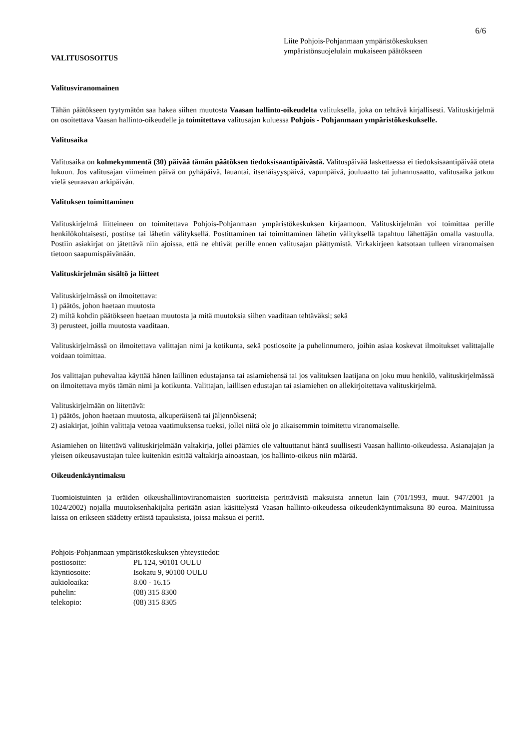6/6
Liite Pohjois-Pohjanmaan ympäristökeskuksen
ympäristönsuojelulain mukaiseen päätökseen
VALITUSOSOITUS
Valitusviranomainen
Tähän päätökseen tyytymätön saa hakea siihen muutosta Vaasan hallinto-oikeudelta valituksella, joka on tehtävä kirjallisesti. Valituskirjelmä on osoitettava Vaasan hallinto-oikeudelle ja toimitettava valitusajan kuluessa Pohjois - Pohjanmaan ympäristökeskukselle.
Valitusaika
Valitusaika on kolmekymmentä (30) päivää tämän päätöksen tiedoksisaantipäivästä. Valituspäivää laskettaessa ei tiedoksisaantipäivää oteta lukuun. Jos valitusajan viimeinen päivä on pyhäpäivä, lauantai, itsenäisyyspäivä, vapunpäivä, jouluaatto tai juhannusaatto, valitusaika jatkuu vielä seuraavan arkipäivän.
Valituksen toimittaminen
Valituskirjelmä liitteineen on toimitettava Pohjois-Pohjanmaan ympäristökeskuksen kirjaamoon. Valituskirjelmän voi toimittaa perille henkilökohtaisesti, postitse tai lähetin välityksellä. Postittaminen tai toimittaminen lähetin välityksellä tapahtuu lähettäjän omalla vastuulla. Postiin asiakirjat on jätettävä niin ajoissa, että ne ehtivät perille ennen valitusajan päättymistä. Virkakirjeen katsotaan tulleen viranomaisen tietoon saapumispäivänään.
Valituskirjelmän sisältö ja liitteet
Valituskirjelmässä on ilmoitettava:
1) päätös, johon haetaan muutosta
2) miltä kohdin päätökseen haetaan muutosta ja mitä muutoksia siihen vaaditaan tehtäväksi; sekä
3) perusteet, joilla muutosta vaaditaan.
Valituskirjelmässä on ilmoitettava valittajan nimi ja kotikunta, sekä postiosoite ja puhelinnumero, joihin asiaa koskevat ilmoitukset valittajalle voidaan toimittaa.
Jos valittajan puhevaltaa käyttää hänen laillinen edustajansa tai asiamiehensä tai jos valituksen laatijana on joku muu henkilö, valituskirjelmässä on ilmoitettava myös tämän nimi ja kotikunta. Valittajan, laillisen edustajan tai asiamiehen on allekirjoitettava valituskirjelmä.
Valituskirjelmään on liitettävä:
1) päätös, johon haetaan muutosta, alkuperäisenä tai jäljennöksenä;
2) asiakirjat, joihin valittaja vetoaa vaatimuksensa tueksi, jollei niitä ole jo aikaisemmin toimitettu viranomaiselle.
Asiamiehen on liitettävä valituskirjelmään valtakirja, jollei päämies ole valtuuttanut häntä suullisesti Vaasan hallinto-oikeudessa. Asianajajan ja yleisen oikeusavustajan tulee kuitenkin esittää valtakirja ainoastaan, jos hallinto-oikeus niin määrää.
Oikeudenkäyntimaksu
Tuomioistuinten ja eräiden oikeushallintoviranomaisten suoritteista perittävistä maksuista annetun lain (701/1993, muut. 947/2001 ja 1024/2002) nojalla muutoksenhakijalta peritään asian käsittelystä Vaasan hallinto-oikeudessa oikeudenkäyntimaksuna 80 euroa. Mainitussa laissa on erikseen säädetty eräistä tapauksista, joissa maksua ei peritä.
Pohjois-Pohjanmaan ympäristökeskuksen yhteystiedot:
postiosoite: PL 124, 90101 OULU
käyntiosoite: Isokatu 9, 90100 OULU
aukioloaika: 8.00 - 16.15
puhelin: (08) 315 8300
telekopio: (08) 315 8305